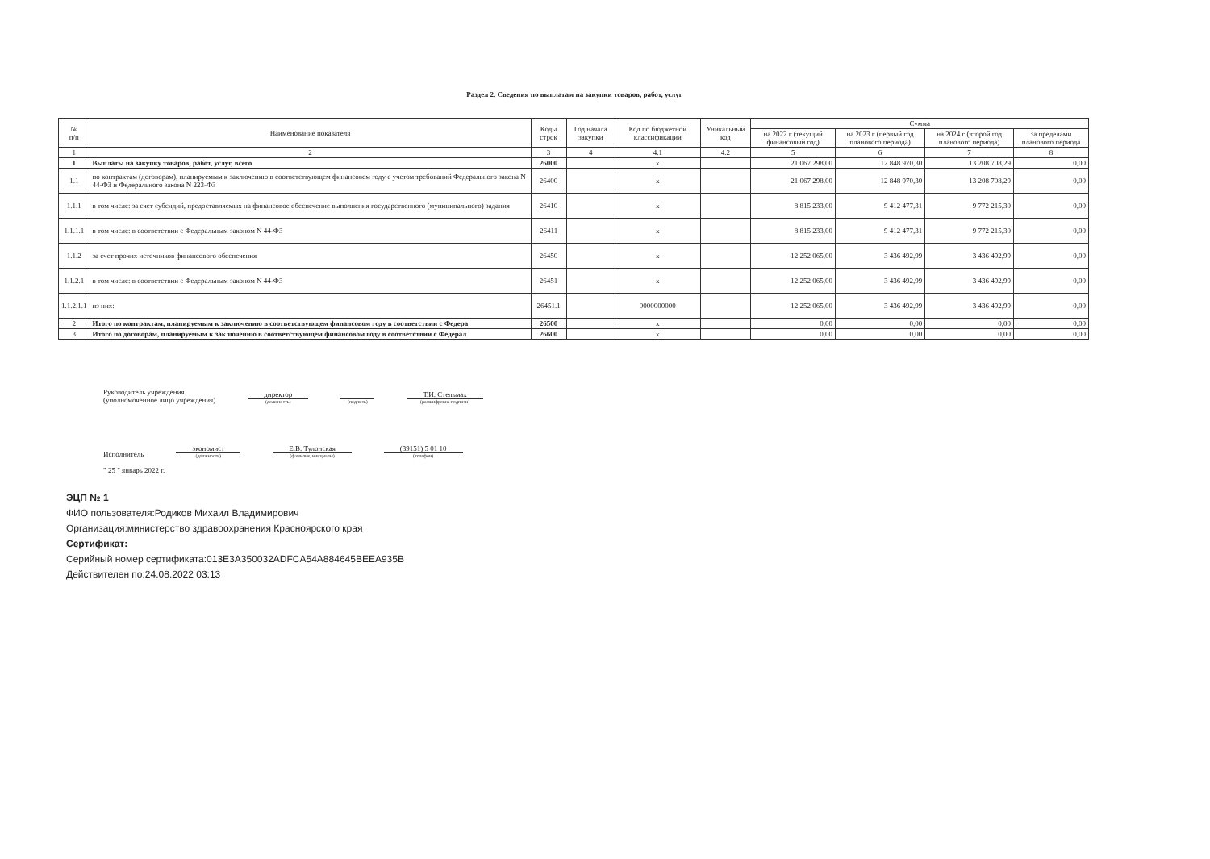Раздел 2. Сведения по выплатам на закупки товаров, работ, услуг
| № п/п | Наименование показателя | Коды строк | Год начала закупки | Код по бюджетной классификации | Уникальный код | Сумма | | | |
| --- | --- | --- | --- | --- | --- | --- | --- | --- | --- |
| | | | | | | на 2022 г (текущий финансовый год) | на 2023 г (первый год планового периода) | на 2024 г (второй год планового периода) | за пределами планового периода |
| 1 | 2 | 3 | 4 | 4.1 | 4.2 | 5 | 6 | 7 | 8 |
| 1 | Выплаты на закупку товаров, работ, услуг, всего | 26000 | | x | | 21 067 298,00 | 12 848 970,30 | 13 208 708,29 | 0,00 |
| 1.1 | по контрактам (договорам), планируемым к заключению в соответствующем финансовом году с учетом требований Федерального закона N 44-ФЗ и Федерального закона N 223-ФЗ | 26400 | | x | | 21 067 298,00 | 12 848 970,30 | 13 208 708,29 | 0,00 |
| 1.1.1 | в том числе: за счет субсидий, предоставляемых на финансовое обеспечение выполнения государственного (муниципального) задания | 26410 | | x | | 8 815 233,00 | 9 412 477,31 | 9 772 215,30 | 0,00 |
| 1.1.1.1 | в том числе: в соответствии с Федеральным законом N 44-ФЗ | 26411 | | x | | 8 815 233,00 | 9 412 477,31 | 9 772 215,30 | 0,00 |
| 1.1.2 | за счет прочих источников финансового обеспечения | 26450 | | x | | 12 252 065,00 | 3 436 492,99 | 3 436 492,99 | 0,00 |
| 1.1.2.1 | в том числе: в соответствии с Федеральным законом N 44-ФЗ | 26451 | | x | | 12 252 065,00 | 3 436 492,99 | 3 436 492,99 | 0,00 |
| 1.1.2.1.1 | из них: | 26451.1 | | 0000000000 | | 12 252 065,00 | 3 436 492,99 | 3 436 492,99 | 0,00 |
| 2 | Итого по контрактам, планируемым к заключению в соответствующем финансовом году в соответствии с Федера | 26500 | | x | | 0,00 | 0,00 | 0,00 | 0,00 |
| 3 | Итого по договорам, планируемым к заключению в соответствующем финансовом году в соответствии с Федерал | 26600 | | x | | 0,00 | 0,00 | 0,00 | 0,00 |
Руководитель учреждения
(уполномоченное лицо учреждения)
директор
(должность)
(подпись)
Т.И. Стельмах
(расшифровка подписи)
Исполнитель
экономист
(должность)
Е.В. Тулонская
(фамилия, инициалы)
(39151) 5 01 10
(телефон)
" 25 " январь 2022 г.
ЭЦП № 1
ФИО пользователя:Родиков Михаил Владимирович
Организация:министерство здравоохранения Красноярского края
Сертификат:
Серийный номер сертификата:013E3A350032ADFCA54A884645BEEA935B
Действителен по:24.08.2022 03:13